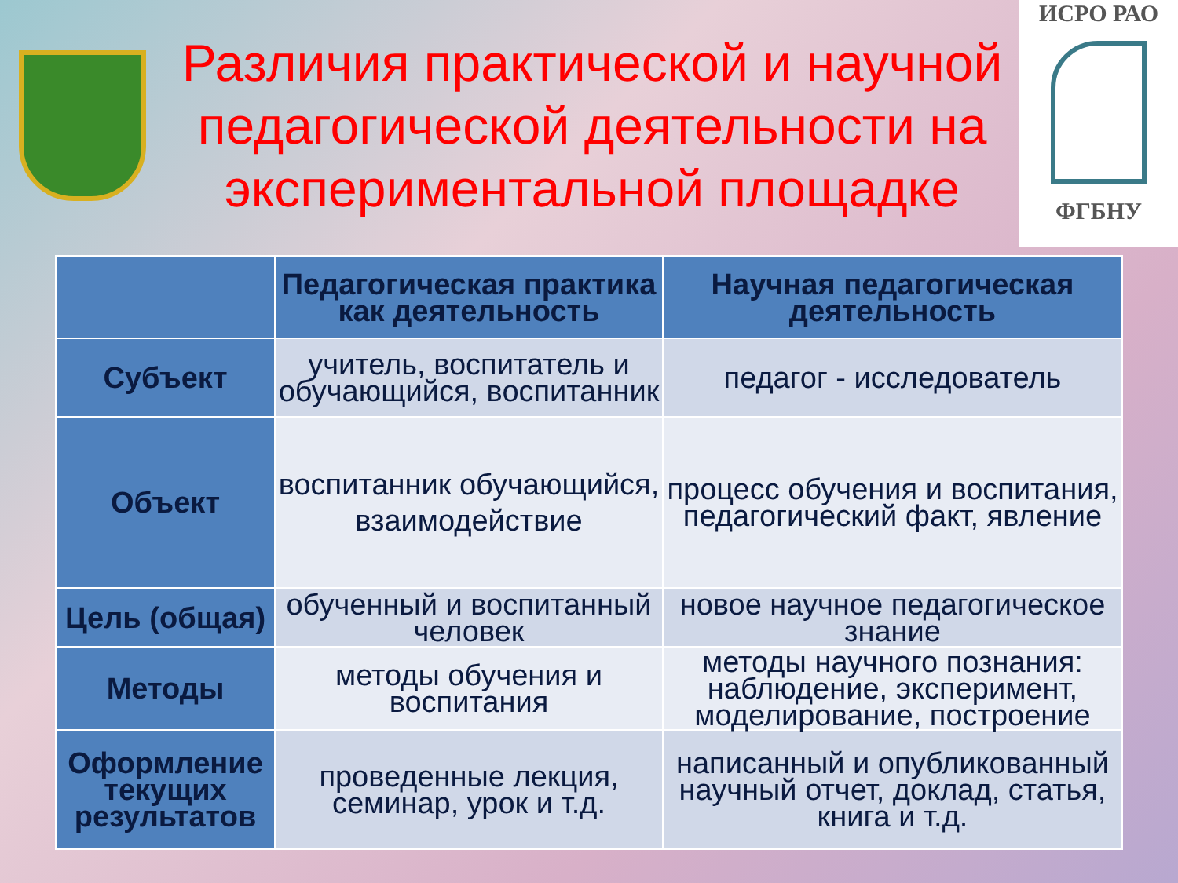Различия практической и научной педагогической деятельности на экспериментальной площадке
ИСРО РАО
ФГБНУ
| | Педагогическая практика как деятельность | Научная педагогическая деятельность |
| --- | --- | --- |
| Субъект | учитель, воспитатель и обучающийся, воспитанник | педагог - исследователь |
| Объект | воспитанник обучающийся, взаимодействие | процесс обучения и воспитания, педагогический факт, явление |
| Цель (общая) | обученный и воспитанный человек | новое научное педагогическое знание |
| Методы | методы обучения и воспитания | методы научного познания: наблюдение, эксперимент, моделирование, построение |
| Оформление текущих результатов | проведенные лекция, семинар, урок и т.д. | написанный и опубликованный научный отчет, доклад, статья, книга и т.д. |